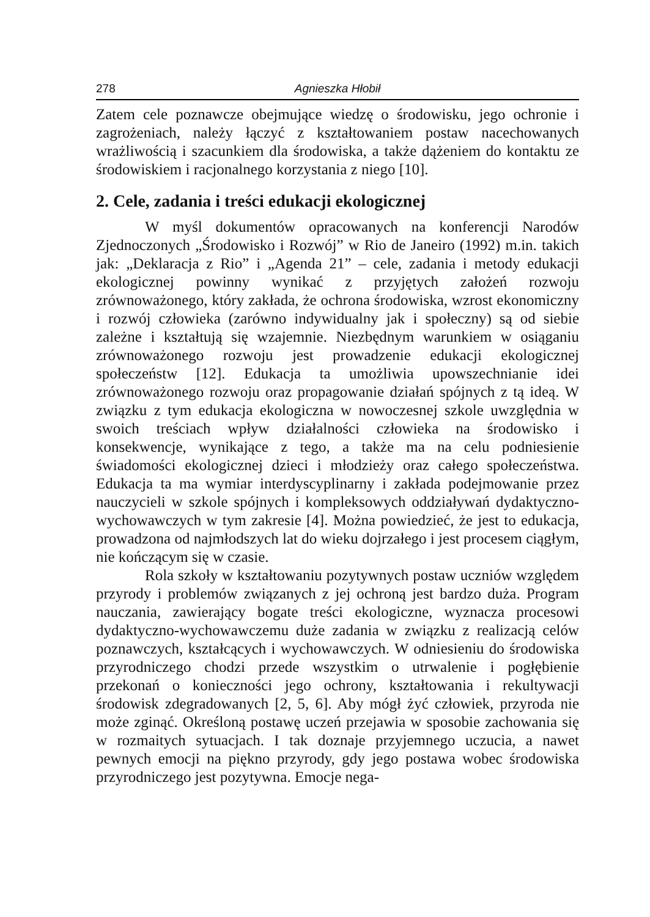278 Agnieszka Hłobił
Zatem cele poznawcze obejmujące wiedzę o środowisku, jego ochronie i zagrożeniach, należy łączyć z kształtowaniem postaw nacechowanych wrażliwością i szacunkiem dla środowiska, a także dążeniem do kontaktu ze środowiskiem i racjonalnego korzystania z niego [10].
2. Cele, zadania i treści edukacji ekologicznej
W myśl dokumentów opracowanych na konferencji Narodów Zjednoczonych „Środowisko i Rozwój” w Rio de Janeiro (1992) m.in. takich jak: „Deklaracja z Rio” i „Agenda 21” – cele, zadania i metody edukacji ekologicznej powinny wynikać z przyjętych założeń rozwoju zrównoważonego, który zakłada, że ochrona środowiska, wzrost ekonomiczny i rozwój człowieka (zarówno indywidualny jak i społeczny) są od siebie zależne i kształtują się wzajemnie. Niezbędnym warunkiem w osiąganiu zrównoważonego rozwoju jest prowadzenie edukacji ekologicznej społeczeństw [12]. Edukacja ta umożliwia upowszechnianie idei zrównoważonego rozwoju oraz propagowanie działań spójnych z tą ideą. W związku z tym edukacja ekologiczna w nowoczesnej szkole uwzględnia w swoich treściach wpływ działalności człowieka na środowisko i konsekwencje, wynikające z tego, a także ma na celu podniesienie świadomości ekologicznej dzieci i młodzieży oraz całego społeczeństwa. Edukacja ta ma wymiar interdyscyplinarny i zakłada podejmowanie przez nauczycieli w szkole spójnych i kompleksowych oddziaływań dydaktyczno-wychowawczych w tym zakresie [4]. Można powiedzieć, że jest to edukacja, prowadzona od najmłodszych lat do wieku dojrzałego i jest procesem ciągłym, nie kończącym się w czasie.
Rola szkoły w kształtowaniu pozytywnych postaw uczniów względem przyrody i problemów związanych z jej ochroną jest bardzo duża. Program nauczania, zawierający bogate treści ekologiczne, wyznacza procesowi dydaktyczno-wychowawczemu duże zadania w związku z realizacją celów poznawczych, kształcących i wychowawczych. W odniesieniu do środowiska przyrodniczego chodzi przede wszystkim o utrwalenie i pogłębienie przekonań o konieczności jego ochrony, kształtowania i rekultywacji środowisk zdegradowanych [2, 5, 6]. Aby mógł żyć człowiek, przyroda nie może zginąć. Określoną postawę uczeń przejawia w sposobie zachowania się w rozmaitych sytuacjach. I tak doznaje przyjemnego uczucia, a nawet pewnych emocji na piękno przyrody, gdy jego postawa wobec środowiska przyrodniczego jest pozytywna. Emocje nega-